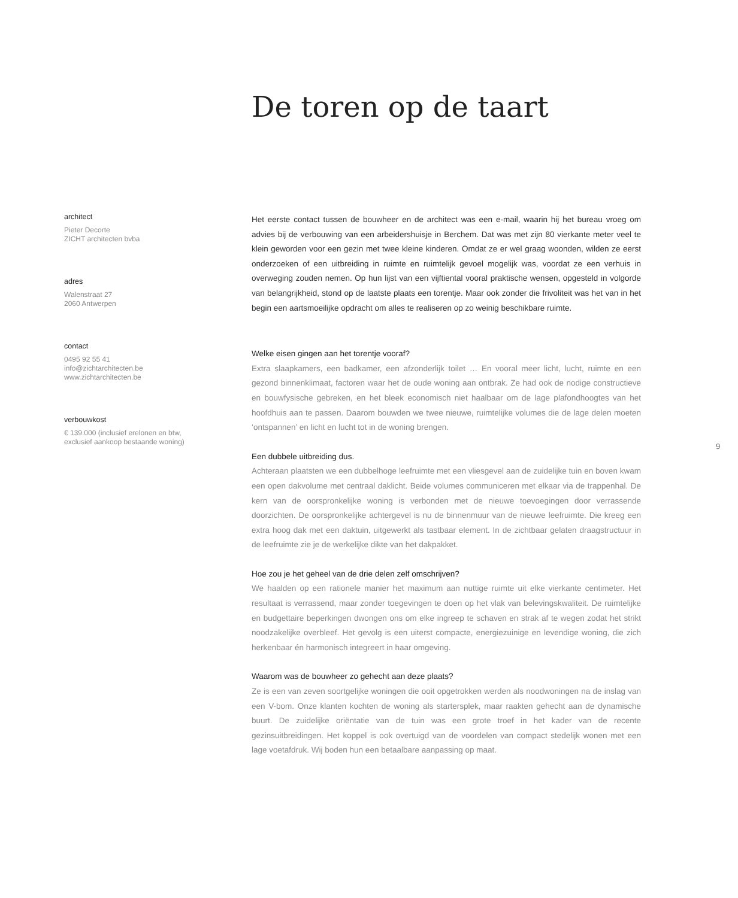De toren op de taart
architect
Pieter Decorte
ZICHT architecten bvba
adres
Walenstraat 27
2060 Antwerpen
contact
0495 92 55 41
info@zichtarchitecten.be
www.zichtarchitecten.be
verbouwkost
€ 139.000 (inclusief erelonen en btw,
exclusief aankoop bestaande woning)
Het eerste contact tussen de bouwheer en de architect was een e-mail, waarin hij het bureau vroeg om advies bij de verbouwing van een arbeidershuisje in Berchem. Dat was met zijn 80 vierkante meter veel te klein geworden voor een gezin met twee kleine kinderen. Omdat ze er wel graag woonden, wilden ze eerst onderzoeken of een uitbreiding in ruimte en ruimtelijk gevoel mogelijk was, voordat ze een verhuis in overweging zouden nemen. Op hun lijst van een vijftiental vooral praktische wensen, opgesteld in volgorde van belangrijkheid, stond op de laatste plaats een torentje. Maar ook zonder die frivoliteit was het van in het begin een aartsmoeilijke opdracht om alles te realiseren op zo weinig beschikbare ruimte.
Welke eisen gingen aan het torentje vooraf?
Extra slaapkamers, een badkamer, een afzonderlijk toilet … En vooral meer licht, lucht, ruimte en een gezond binnenklimaat, factoren waar het de oude woning aan ontbrak. Ze had ook de nodige constructieve en bouwfysische gebreken, en het bleek economisch niet haalbaar om de lage plafondhoogtes van het hoofdhuis aan te passen. Daarom bouwden we twee nieuwe, ruimtelijke volumes die de lage delen moeten ‘ontspannen’ en licht en lucht tot in de woning brengen.
Een dubbele uitbreiding dus.
Achteraan plaatsten we een dubbelhoge leefruimte met een vliesgevel aan de zuidelijke tuin en boven kwam een open dakvolume met centraal daklicht. Beide volumes communiceren met elkaar via de trappenhal. De kern van de oorspronkelijke woning is verbonden met de nieuwe toevoegingen door verrassende doorzichten. De oorspronkelijke achtergevel is nu de binnenmuur van de nieuwe leefruimte. Die kreeg een extra hoog dak met een daktuin, uitgewerkt als tastbaar element. In de zichtbaar gelaten draagstructuur in de leefruimte zie je de werkelijke dikte van het dakpakket.
Hoe zou je het geheel van de drie delen zelf omschrijven?
We haalden op een rationele manier het maximum aan nuttige ruimte uit elke vierkante centimeter. Het resultaat is verrassend, maar zonder toegevingen te doen op het vlak van belevingskwaliteit. De ruimtelijke en budgettaire beperkingen dwongen ons om elke ingreep te schaven en strak af te wegen zodat het strikt noodzakelijke overbleef. Het gevolg is een uiterst compacte, energiezuinige en levendige woning, die zich herkenbaar én harmonisch integreert in haar omgeving.
Waarom was de bouwheer zo gehecht aan deze plaats?
Ze is een van zeven soortgelijke woningen die ooit opgetrokken werden als noodwoningen na de inslag van een V-bom. Onze klanten kochten de woning als startersplek, maar raakten gehecht aan de dynamische buurt. De zuidelijke oriëntatie van de tuin was een grote troef in het kader van de recente gezinsuitbreidingen. Het koppel is ook overtuigd van de voordelen van compact stedelijk wonen met een lage voetafdruk. Wij boden hun een betaalbare aanpassing op maat.
9